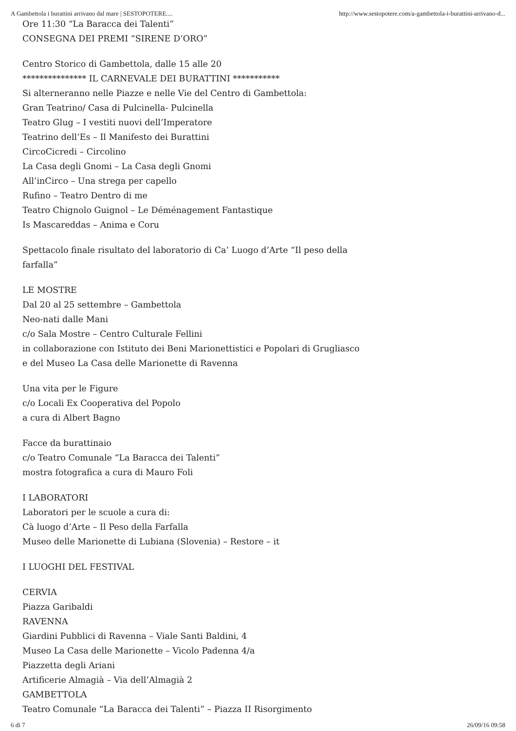A Gambettola i burattini arrivano dal mare | SESTOPOTERE.... http://www.sestopotere.com/a-gambettola-i-burattini-arrivano-d...
Ore 11:30 “La Baracca dei Talenti”
CONSEGNA DEI PREMI “SIRENE D’ORO”
Centro Storico di Gambettola, dalle 15 alle 20
*************** IL CARNEVALE DEI BURATTINI ***********
Si alterneranno nelle Piazze e nelle Vie del Centro di Gambettola:
Gran Teatrino/ Casa di Pulcinella- Pulcinella
Teatro Glug – I vestiti nuovi dell’Imperatore
Teatrino dell’Es – Il Manifesto dei Burattini
CircoCicredi – Circolino
La Casa degli Gnomi – La Casa degli Gnomi
All’inCirco – Una strega per capello
Rufino – Teatro Dentro di me
Teatro Chignolo Guignol – Le Déménagement Fantastique
Is Mascareddas – Anima e Coru
Spettacolo finale risultato del laboratorio di Ca’ Luogo d’Arte “Il peso della
farfalla”
LE MOSTRE
Dal 20 al 25 settembre – Gambettola
Neo-nati dalle Mani
c/o Sala Mostre – Centro Culturale Fellini
in collaborazione con Istituto dei Beni Marionettistici e Popolari di Grugliasco
e del Museo La Casa delle Marionette di Ravenna
Una vita per le Figure
c/o Locali Ex Cooperativa del Popolo
a cura di Albert Bagno
Facce da burattinaio
c/o Teatro Comunale “La Baracca dei Talenti”
mostra fotografica a cura di Mauro Foli
I LABORATORI
Laboratori per le scuole a cura di:
Cà luogo d’Arte – Il Peso della Farfalla
Museo delle Marionette di Lubiana (Slovenia) – Restore – it
I LUOGHI DEL FESTIVAL
CERVIA
Piazza Garibaldi
RAVENNA
Giardini Pubblici di Ravenna – Viale Santi Baldini, 4
Museo La Casa delle Marionette – Vicolo Padenna 4/a
Piazzetta degli Ariani
Artificerie Almagià – Via dell’Almagià 2
GAMBETTOLA
Teatro Comunale “La Baracca dei Talenti” – Piazza II Risorgimento
6 di 7 26/09/16 09:58